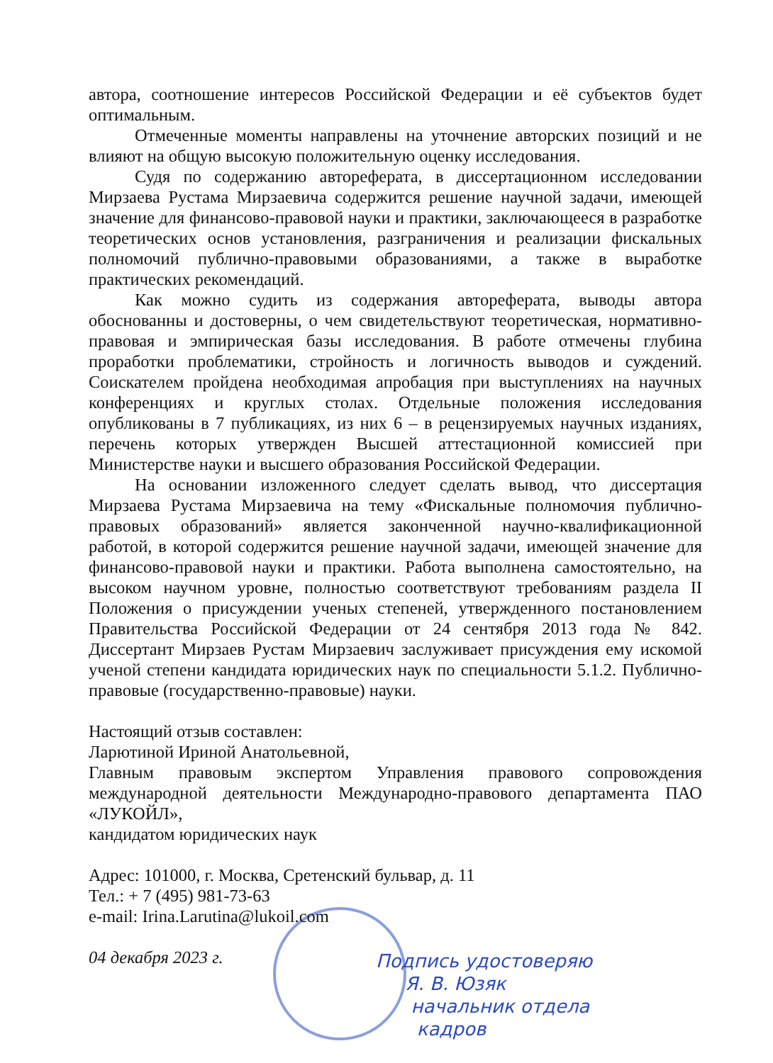автора, соотношение интересов Российской Федерации и её субъектов будет оптимальным.
Отмеченные моменты направлены на уточнение авторских позиций и не влияют на общую высокую положительную оценку исследования.
Судя по содержанию автореферата, в диссертационном исследовании Мирзаева Рустама Мирзаевича содержится решение научной задачи, имеющей значение для финансово-правовой науки и практики, заключающееся в разработке теоретических основ установления, разграничения и реализации фискальных полномочий публично-правовыми образованиями, а также в выработке практических рекомендаций.
Как можно судить из содержания автореферата, выводы автора обоснованны и достоверны, о чем свидетельствуют теоретическая, нормативно-правовая и эмпирическая базы исследования. В работе отмечены глубина проработки проблематики, стройность и логичность выводов и суждений. Соискателем пройдена необходимая апробация при выступлениях на научных конференциях и круглых столах. Отдельные положения исследования опубликованы в 7 публикациях, из них 6 – в рецензируемых научных изданиях, перечень которых утвержден Высшей аттестационной комиссией при Министерстве науки и высшего образования Российской Федерации.
На основании изложенного следует сделать вывод, что диссертация Мирзаева Рустама Мирзаевича на тему «Фискальные полномочия публично-правовых образований» является законченной научно-квалификационной работой, в которой содержится решение научной задачи, имеющей значение для финансово-правовой науки и практики. Работа выполнена самостоятельно, на высоком научном уровне, полностью соответствуют требованиям раздела II Положения о присуждении ученых степеней, утвержденного постановлением Правительства Российской Федерации от 24 сентября 2013 года № 842. Диссертант Мирзаев Рустам Мирзаевич заслуживает присуждения ему искомой ученой степени кандидата юридических наук по специальности 5.1.2. Публично-правовые (государственно-правовые) науки.
Настоящий отзыв составлен:
Ларютиной Ириной Анатольевной,
Главным правовым экспертом Управления правового сопровождения международной деятельности Международно-правового департамента ПАО «ЛУКОЙЛ»,
кандидатом юридических наук
Адрес: 101000, г. Москва, Сретенский бульвар, д. 11
Тел.: + 7 (495) 981-73-63
e-mail: Irina.Larutina@lukoil.com
04 декабря 2023 г.
Подпись удостоверяю
Я. В. Юзяк
начальник отдела
кадров